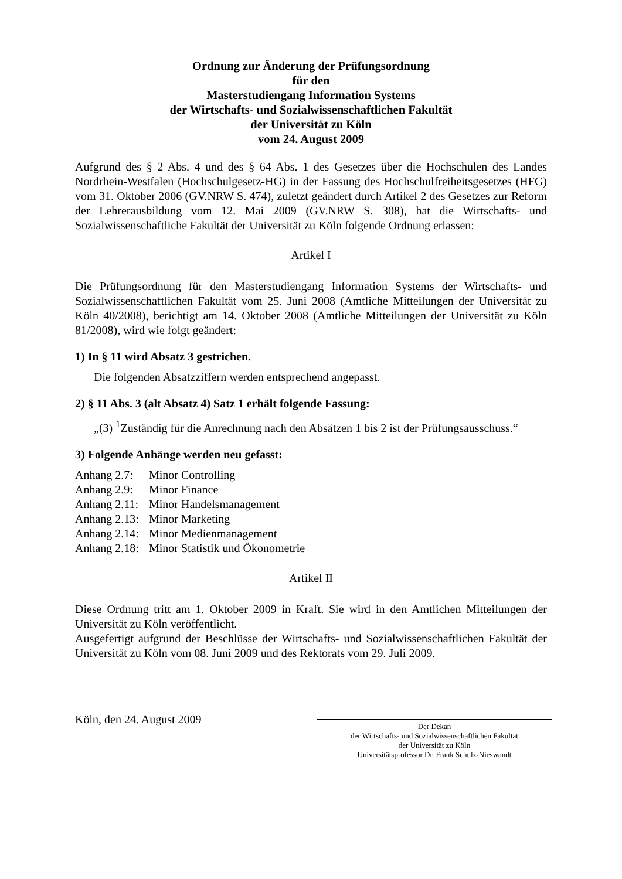Ordnung zur Änderung der Prüfungsordnung
für den
Masterstudiengang Information Systems
der Wirtschafts- und Sozialwissenschaftlichen Fakultät
der Universität zu Köln
vom 24. August 2009
Aufgrund des § 2 Abs. 4 und des § 64 Abs. 1 des Gesetzes über die Hochschulen des Landes Nordrhein-Westfalen (Hochschulgesetz-HG) in der Fassung des Hochschulfreiheitsgesetzes (HFG) vom 31. Oktober 2006 (GV.NRW S. 474), zuletzt geändert durch Artikel 2 des Gesetzes zur Reform der Lehrerausbildung vom 12. Mai 2009 (GV.NRW S. 308), hat die Wirtschafts- und Sozialwissenschaftliche Fakultät der Universität zu Köln folgende Ordnung erlassen:
Artikel I
Die Prüfungsordnung für den Masterstudiengang Information Systems der Wirtschafts- und Sozialwissenschaftlichen Fakultät vom 25. Juni 2008 (Amtliche Mitteilungen der Universität zu Köln 40/2008), berichtigt am 14. Oktober 2008 (Amtliche Mitteilungen der Universität zu Köln 81/2008), wird wie folgt geändert:
1) In § 11 wird Absatz 3 gestrichen.
Die folgenden Absatzziffern werden entsprechend angepasst.
2) § 11 Abs. 3 (alt Absatz 4) Satz 1 erhält folgende Fassung:
„(3) <sup>1</sup>Zuständig für die Anrechnung nach den Absätzen 1 bis 2 ist der Prüfungsausschuss.“
3) Folgende Anhänge werden neu gefasst:
| Anhang 2.7: | Minor Controlling |
| Anhang 2.9: | Minor Finance |
| Anhang 2.11: | Minor Handelsmanagement |
| Anhang 2.13: | Minor Marketing |
| Anhang 2.14: | Minor Medienmanagement |
| Anhang 2.18: | Minor Statistik und Ökonometrie |
Artikel II
Diese Ordnung tritt am 1. Oktober 2009 in Kraft. Sie wird in den Amtlichen Mitteilungen der Universität zu Köln veröffentlicht.
Ausgefertigt aufgrund der Beschlüsse der Wirtschafts- und Sozialwissenschaftlichen Fakultät der Universität zu Köln vom 08. Juni 2009 und des Rektorats vom 29. Juli 2009.
Köln, den 24. August 2009
Der Dekan
der Wirtschafts- und Sozialwissenschaftlichen Fakultät
der Universität zu Köln
Universitätsprofessor Dr. Frank Schulz-Nieswandt